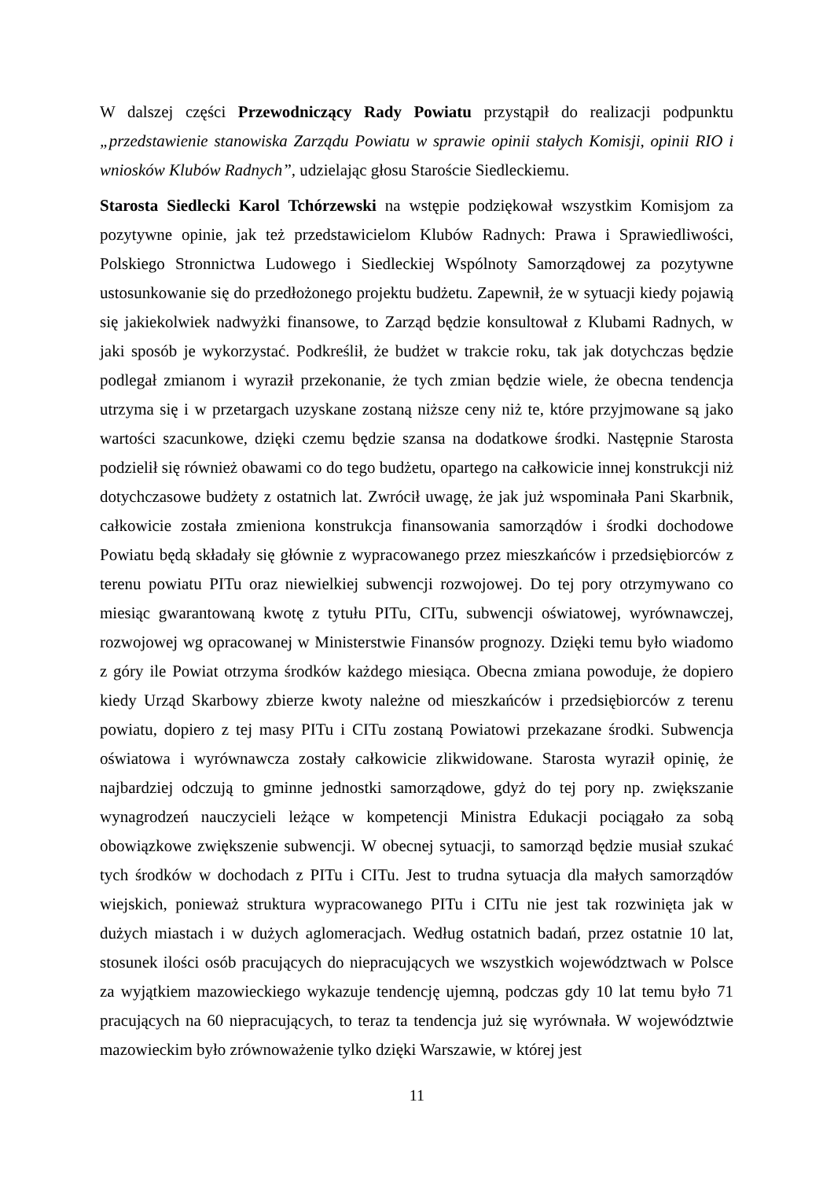W dalszej części Przewodniczący Rady Powiatu przystąpił do realizacji podpunktu „przedstawienie stanowiska Zarządu Powiatu w sprawie opinii stałych Komisji, opinii RIO i wniosków Klubów Radnych”, udzielając głosu Staroście Siedleckiemu.
Starosta Siedlecki Karol Tchórzewski na wstępie podziękował wszystkim Komisjom za pozytywne opinie, jak też przedstawicielom Klubów Radnych: Prawa i Sprawiedliwości, Polskiego Stronnictwa Ludowego i Siedleckiej Wspólnoty Samorządowej za pozytywne ustosunkowanie się do przedłożonego projektu budżetu. Zapewnił, że w sytuacji kiedy pojawią się jakiekolwiek nadwyżki finansowe, to Zarząd będzie konsultował z Klubami Radnych, w jaki sposób je wykorzystać. Podkreślił, że budżet w trakcie roku, tak jak dotychczas będzie podlegał zmianom i wyraził przekonanie, że tych zmian będzie wiele, że obecna tendencja utrzyma się i w przetargach uzyskane zostaną niższe ceny niż te, które przyjmowane są jako wartości szacunkowe, dzięki czemu będzie szansa na dodatkowe środki. Następnie Starosta podzielił się również obawami co do tego budżetu, opartego na całkowicie innej konstrukcji niż dotychczasowe budżety z ostatnich lat. Zwrócił uwagę, że jak już wspominała Pani Skarbnik, całkowicie została zmieniona konstrukcja finansowania samorządów i środki dochodowe Powiatu będą składały się głównie z wypracowanego przez mieszkańców i przedsiębiorców z terenu powiatu PITu oraz niewielkiej subwencji rozwojowej. Do tej pory otrzymywano co miesiąc gwarantowaną kwotę z tytułu PITu, CITu, subwencji oświatowej, wyrównawczej, rozwojowej wg opracowanej w Ministerstwie Finansów prognozy. Dzięki temu było wiadomo z góry ile Powiat otrzyma środków każdego miesiąca. Obecna zmiana powoduje, że dopiero kiedy Urząd Skarbowy zbierze kwoty należne od mieszkańców i przedsiębiorców z terenu powiatu, dopiero z tej masy PITu i CITu zostaną Powiatowi przekazane środki. Subwencja oświatowa i wyrównawcza zostały całkowicie zlikwidowane. Starosta wyraził opinię, że najbardziej odczują to gminne jednostki samorządowe, gdyż do tej pory np. zwiększanie wynagrodzeń nauczycieli leżące w kompetencji Ministra Edukacji pociągało za sobą obowiązkowe zwiększenie subwencji. W obecnej sytuacji, to samorząd będzie musiał szukać tych środków w dochodach z PITu i CITu. Jest to trudna sytuacja dla małych samorządów wiejskich, ponieważ struktura wypracowanego PITu i CITu nie jest tak rozwinięta jak w dużych miastach i w dużych aglomeracjach. Według ostatnich badań, przez ostatnie 10 lat, stosunek ilości osób pracujących do niepracujących we wszystkich województwach w Polsce za wyjątkiem mazowieckiego wykazuje tendencję ujemną, podczas gdy 10 lat temu było 71 pracujących na 60 niepracujących, to teraz ta tendencja już się wyrównała. W województwie mazowieckim było zrównoważenie tylko dzięki Warszawie, w której jest
11